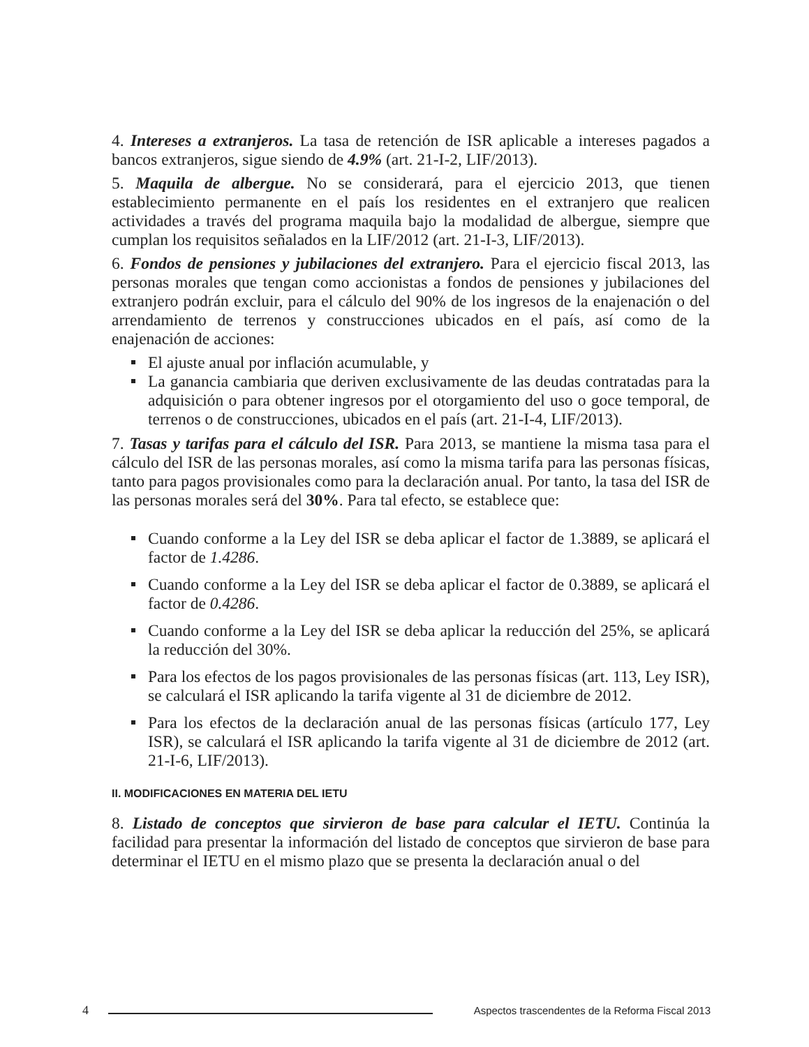4. Intereses a extranjeros. La tasa de retención de ISR aplicable a intereses pagados a bancos extranjeros, sigue siendo de 4.9% (art. 21-I-2, LIF/2013).
5. Maquila de albergue. No se considerará, para el ejercicio 2013, que tienen establecimiento permanente en el país los residentes en el extranjero que realicen actividades a través del programa maquila bajo la modalidad de albergue, siempre que cumplan los requisitos señalados en la LIF/2012 (art. 21-I-3, LIF/2013).
6. Fondos de pensiones y jubilaciones del extranjero. Para el ejercicio fiscal 2013, las personas morales que tengan como accionistas a fondos de pensiones y jubilaciones del extranjero podrán excluir, para el cálculo del 90% de los ingresos de la enajenación o del arrendamiento de terrenos y construcciones ubicados en el país, así como de la enajenación de acciones:
El ajuste anual por inflación acumulable, y
La ganancia cambiaria que deriven exclusivamente de las deudas contratadas para la adquisición o para obtener ingresos por el otorgamiento del uso o goce temporal, de terrenos o de construcciones, ubicados en el país (art. 21-I-4, LIF/2013).
7. Tasas y tarifas para el cálculo del ISR. Para 2013, se mantiene la misma tasa para el cálculo del ISR de las personas morales, así como la misma tarifa para las personas físicas, tanto para pagos provisionales como para la declaración anual. Por tanto, la tasa del ISR de las personas morales será del 30%. Para tal efecto, se establece que:
Cuando conforme a la Ley del ISR se deba aplicar el factor de 1.3889, se aplicará el factor de 1.4286.
Cuando conforme a la Ley del ISR se deba aplicar el factor de 0.3889, se aplicará el factor de 0.4286.
Cuando conforme a la Ley del ISR se deba aplicar la reducción del 25%, se aplicará la reducción del 30%.
Para los efectos de los pagos provisionales de las personas físicas (art. 113, Ley ISR), se calculará el ISR aplicando la tarifa vigente al 31 de diciembre de 2012.
Para los efectos de la declaración anual de las personas físicas (artículo 177, Ley ISR), se calculará el ISR aplicando la tarifa vigente al 31 de diciembre de 2012 (art. 21-I-6, LIF/2013).
II. MODIFICACIONES EN MATERIA DEL IETU
8. Listado de conceptos que sirvieron de base para calcular el IETU. Continúa la facilidad para presentar la información del listado de conceptos que sirvieron de base para determinar el IETU en el mismo plazo que se presenta la declaración anual o del
4 Aspectos trascendentes de la Reforma Fiscal 2013